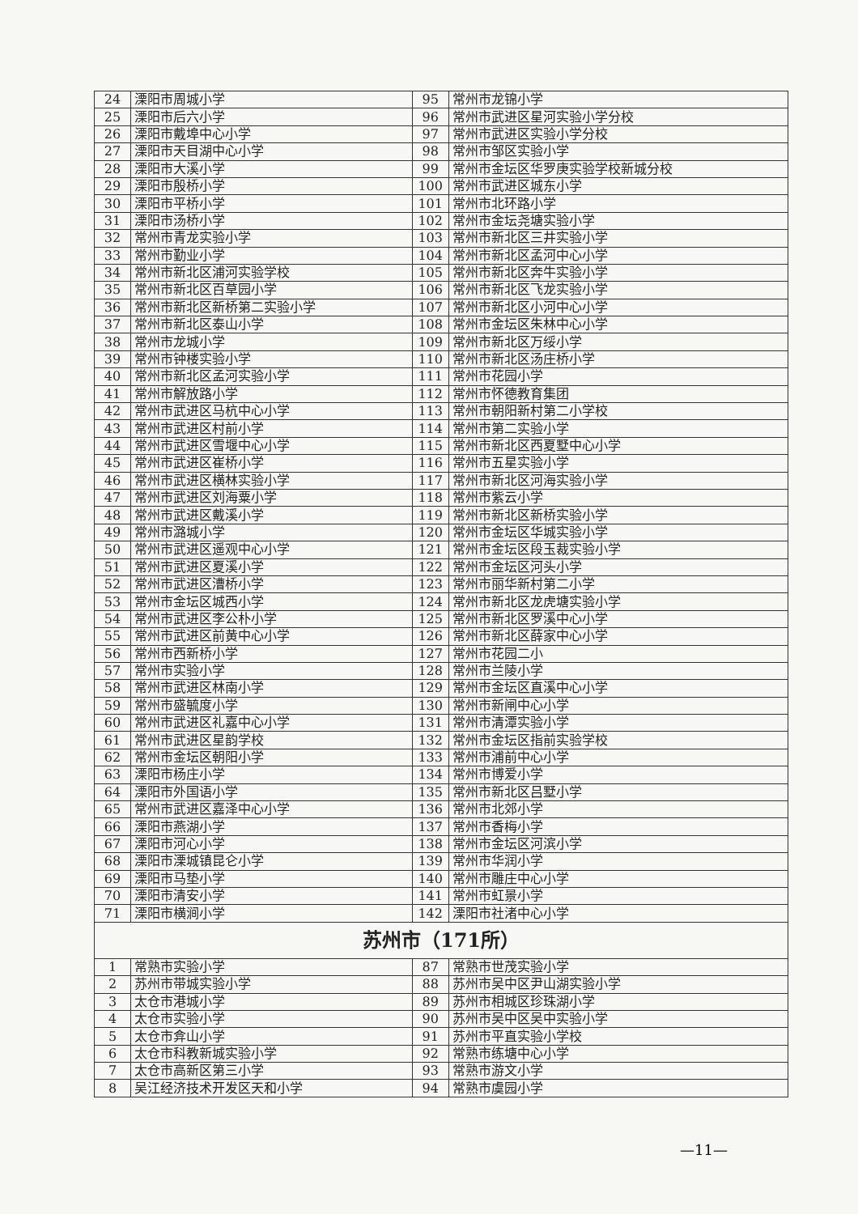| 24 | 溧阳市周城小学 | 95 | 常州市龙锦小学 |
| 25 | 溧阳市后六小学 | 96 | 常州市武进区星河实验小学分校 |
| 26 | 溧阳市戴埠中心小学 | 97 | 常州市武进区实验小学分校 |
| 27 | 溧阳市天目湖中心小学 | 98 | 常州市邹区实验小学 |
| 28 | 溧阳市大溪小学 | 99 | 常州市金坛区华罗庚实验学校新城分校 |
| 29 | 溧阳市殷桥小学 | 100 | 常州市武进区城东小学 |
| 30 | 溧阳市平桥小学 | 101 | 常州市北环路小学 |
| 31 | 溧阳市汤桥小学 | 102 | 常州市金坛尧塘实验小学 |
| 32 | 常州市青龙实验小学 | 103 | 常州市新北区三井实验小学 |
| 33 | 常州市勤业小学 | 104 | 常州市新北区孟河中心小学 |
| 34 | 常州市新北区浦河实验学校 | 105 | 常州市新北区奔牛实验小学 |
| 35 | 常州市新北区百草园小学 | 106 | 常州市新北区飞龙实验小学 |
| 36 | 常州市新北区新桥第二实验小学 | 107 | 常州市新北区小河中心小学 |
| 37 | 常州市新北区泰山小学 | 108 | 常州市金坛区朱林中心小学 |
| 38 | 常州市龙城小学 | 109 | 常州市新北区万绥小学 |
| 39 | 常州市钟楼实验小学 | 110 | 常州市新北区汤庄桥小学 |
| 40 | 常州市新北区孟河实验小学 | 111 | 常州市花园小学 |
| 41 | 常州市解放路小学 | 112 | 常州市怀德教育集团 |
| 42 | 常州市武进区马杭中心小学 | 113 | 常州市朝阳新村第二小学校 |
| 43 | 常州市武进区村前小学 | 114 | 常州市第二实验小学 |
| 44 | 常州市武进区雪堰中心小学 | 115 | 常州市新北区西夏墅中心小学 |
| 45 | 常州市武进区崔桥小学 | 116 | 常州市五星实验小学 |
| 46 | 常州市武进区横林实验小学 | 117 | 常州市新北区河海实验小学 |
| 47 | 常州市武进区刘海粟小学 | 118 | 常州市紫云小学 |
| 48 | 常州市武进区戴溪小学 | 119 | 常州市新北区新桥实验小学 |
| 49 | 常州市潞城小学 | 120 | 常州市金坛区华城实验小学 |
| 50 | 常州市武进区遥观中心小学 | 121 | 常州市金坛区段玉裁实验小学 |
| 51 | 常州市武进区夏溪小学 | 122 | 常州市金坛区河头小学 |
| 52 | 常州市武进区漕桥小学 | 123 | 常州市丽华新村第二小学 |
| 53 | 常州市金坛区城西小学 | 124 | 常州市新北区龙虎塘实验小学 |
| 54 | 常州市武进区李公朴小学 | 125 | 常州市新北区罗溪中心小学 |
| 55 | 常州市武进区前黄中心小学 | 126 | 常州市新北区薛家中心小学 |
| 56 | 常州市西新桥小学 | 127 | 常州市花园二小 |
| 57 | 常州市实验小学 | 128 | 常州市兰陵小学 |
| 58 | 常州市武进区林南小学 | 129 | 常州市金坛区直溪中心小学 |
| 59 | 常州市盛毓度小学 | 130 | 常州市新闸中心小学 |
| 60 | 常州市武进区礼嘉中心小学 | 131 | 常州市清潭实验小学 |
| 61 | 常州市武进区星韵学校 | 132 | 常州市金坛区指前实验学校 |
| 62 | 常州市金坛区朝阳小学 | 133 | 常州市浦前中心小学 |
| 63 | 溧阳市杨庄小学 | 134 | 常州市博爱小学 |
| 64 | 溧阳市外国语小学 | 135 | 常州市新北区吕墅小学 |
| 65 | 常州市武进区嘉泽中心小学 | 136 | 常州市北郊小学 |
| 66 | 溧阳市燕湖小学 | 137 | 常州市香梅小学 |
| 67 | 溧阳市河心小学 | 138 | 常州市金坛区河滨小学 |
| 68 | 溧阳市溧城镇昆仑小学 | 139 | 常州市华润小学 |
| 69 | 溧阳市马垫小学 | 140 | 常州市雕庄中心小学 |
| 70 | 溧阳市清安小学 | 141 | 常州市虹景小学 |
| 71 | 溧阳市横涧小学 | 142 | 溧阳市社渚中心小学 |
| 苏州市（171所） | | | |
| 1 | 常熟市实验小学 | 87 | 常熟市世茂实验小学 |
| 2 | 苏州市带城实验小学 | 88 | 苏州市吴中区尹山湖实验小学 |
| 3 | 太仓市港城小学 | 89 | 苏州市相城区珍珠湖小学 |
| 4 | 太仓市实验小学 | 90 | 苏州市吴中区吴中实验小学 |
| 5 | 太仓市弇山小学 | 91 | 苏州市平直实验小学校 |
| 6 | 太仓市科教新城实验小学 | 92 | 常熟市练塘中心小学 |
| 7 | 太仓市高新区第三小学 | 93 | 常熟市游文小学 |
| 8 | 吴江经济技术开发区天和小学 | 94 | 常熟市虞园小学 |
—11—